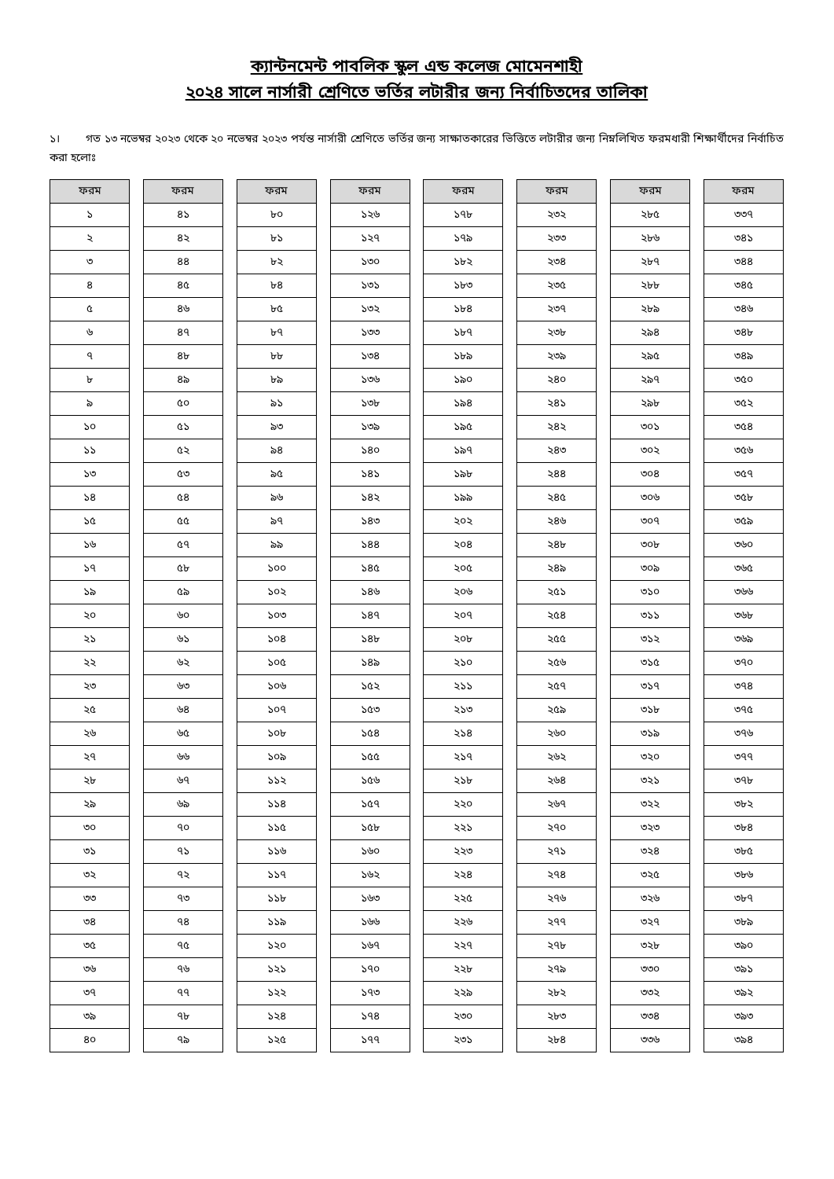ক্যান্টনমেন্ট পাবলিক স্কুল এন্ড কলেজ মোমেনশাহী
২০২৪ সালে নার্সারী শ্রেণিতে ভর্তির লটারীর জন্য নির্বাচিতদের তালিকা
১। গত ১৩ নভেম্বর ২০২৩ থেকে ২০ নভেম্বর ২০২৩ পর্যন্ত নার্সারী শ্রেণিতে ভর্তির জন্য সাক্ষাতকারের ভিত্তিতে লটারীর জন্য নিম্নলিখিত ফরমধারী শিক্ষার্থীদের নির্বাচিত করা হলোঃ
| ফরম |
| --- |
| ১ |
| ২ |
| ৩ |
| ৪ |
| ৫ |
| ৬ |
| ৭ |
| ৮ |
| ৯ |
| ১০ |
| ১১ |
| ১৩ |
| ১৪ |
| ১৫ |
| ১৬ |
| ১৭ |
| ১৯ |
| ২০ |
| ২১ |
| ২২ |
| ২৩ |
| ২৫ |
| ২৬ |
| ২৭ |
| ২৮ |
| ২৯ |
| ৩০ |
| ৩১ |
| ৩২ |
| ৩৩ |
| ৩৪ |
| ৩৫ |
| ৩৬ |
| ৩৭ |
| ৩৯ |
| ৪০ |
| ফরম |
| --- |
| ৪১ |
| ৪২ |
| ৪৪ |
| ৪৫ |
| ৪৬ |
| ৪৭ |
| ৪৮ |
| ৪৯ |
| ৫০ |
| ৫১ |
| ৫২ |
| ৫৩ |
| ৫৪ |
| ৫৫ |
| ৫৭ |
| ৫৮ |
| ৫৯ |
| ৬০ |
| ৬১ |
| ৬২ |
| ৬৩ |
| ৬৪ |
| ৬৫ |
| ৬৬ |
| ৬৭ |
| ৬৯ |
| ৭০ |
| ৭১ |
| ৭২ |
| ৭৩ |
| ৭৪ |
| ৭৫ |
| ৭৬ |
| ৭৭ |
| ৭৮ |
| ৭৯ |
| ফরম |
| --- |
| ৮০ |
| ৮১ |
| ৮২ |
| ৮৪ |
| ৮৫ |
| ৮৭ |
| ৮৮ |
| ৮৯ |
| ৯১ |
| ৯৩ |
| ৯৪ |
| ৯৫ |
| ৯৬ |
| ৯৭ |
| ৯৯ |
| ১০০ |
| ১০২ |
| ১০৩ |
| ১০৪ |
| ১০৫ |
| ১০৬ |
| ১০৭ |
| ১০৮ |
| ১০৯ |
| ১১২ |
| ১১৪ |
| ১১৫ |
| ১১৬ |
| ১১৭ |
| ১১৮ |
| ১১৯ |
| ১২০ |
| ১২১ |
| ১২২ |
| ১২৪ |
| ১২৫ |
| ফরম |
| --- |
| ১২৬ |
| ১২৭ |
| ১৩০ |
| ১৩১ |
| ১৩২ |
| ১৩৩ |
| ১৩৪ |
| ১৩৬ |
| ১৩৮ |
| ১৩৯ |
| ১৪০ |
| ১৪১ |
| ১৪২ |
| ১৪৩ |
| ১৪৪ |
| ১৪৫ |
| ১৪৬ |
| ১৪৭ |
| ১৪৮ |
| ১৪৯ |
| ১৫২ |
| ১৫৩ |
| ১৫৪ |
| ১৫৫ |
| ১৫৬ |
| ১৫৭ |
| ১৫৮ |
| ১৬০ |
| ১৬২ |
| ১৬৩ |
| ১৬৬ |
| ১৬৭ |
| ১৭০ |
| ১৭৩ |
| ১৭৪ |
| ১৭৭ |
| ফরম |
| --- |
| ১৭৮ |
| ১৭৯ |
| ১৮২ |
| ১৮৩ |
| ১৮৪ |
| ১৮৭ |
| ১৮৯ |
| ১৯০ |
| ১৯৪ |
| ১৯৫ |
| ১৯৭ |
| ১৯৮ |
| ১৯৯ |
| ২০২ |
| ২০৪ |
| ২০৫ |
| ২০৬ |
| ২০৭ |
| ২০৮ |
| ২১০ |
| ২১১ |
| ২১৩ |
| ২১৪ |
| ২১৭ |
| ২১৮ |
| ২২০ |
| ২২১ |
| ২২৩ |
| ২২৪ |
| ২২৫ |
| ২২৬ |
| ২২৭ |
| ২২৮ |
| ২২৯ |
| ২৩০ |
| ২৩১ |
| ফরম |
| --- |
| ২৩২ |
| ২৩৩ |
| ২৩৪ |
| ২৩৫ |
| ২৩৭ |
| ২৩৮ |
| ২৩৯ |
| ২৪০ |
| ২৪১ |
| ২৪২ |
| ২৪৩ |
| ২৪৪ |
| ২৪৫ |
| ২৪৬ |
| ২৪৮ |
| ২৪৯ |
| ২৫১ |
| ২৫৪ |
| ২৫৫ |
| ২৫৬ |
| ২৫৭ |
| ২৫৯ |
| ২৬০ |
| ২৬২ |
| ২৬৪ |
| ২৬৭ |
| ২৭০ |
| ২৭১ |
| ২৭৪ |
| ২৭৬ |
| ২৭৭ |
| ২৭৮ |
| ২৭৯ |
| ২৮২ |
| ২৮৩ |
| ২৮৪ |
| ফরম |
| --- |
| ২৮৫ |
| ২৮৬ |
| ২৮৭ |
| ২৮৮ |
| ২৮৯ |
| ২৯৪ |
| ২৯৫ |
| ২৯৭ |
| ২৯৮ |
| ৩০১ |
| ৩০২ |
| ৩০৪ |
| ৩০৬ |
| ৩০৭ |
| ৩০৮ |
| ৩০৯ |
| ৩১০ |
| ৩১১ |
| ৩১২ |
| ৩১৫ |
| ৩১৭ |
| ৩১৮ |
| ৩১৯ |
| ৩২০ |
| ৩২১ |
| ৩২২ |
| ৩২৩ |
| ৩২৪ |
| ৩২৫ |
| ৩২৬ |
| ৩২৭ |
| ৩২৮ |
| ৩৩০ |
| ৩৩২ |
| ৩৩৪ |
| ৩৩৬ |
| ফরম |
| --- |
| ৩৩৭ |
| ৩৪১ |
| ৩৪৪ |
| ৩৪৫ |
| ৩৪৬ |
| ৩৪৮ |
| ৩৪৯ |
| ৩৫০ |
| ৩৫২ |
| ৩৫৪ |
| ৩৫৬ |
| ৩৫৭ |
| ৩৫৮ |
| ৩৫৯ |
| ৩৬০ |
| ৩৬৫ |
| ৩৬৬ |
| ৩৬৮ |
| ৩৬৯ |
| ৩৭০ |
| ৩৭৪ |
| ৩৭৫ |
| ৩৭৬ |
| ৩৭৭ |
| ৩৭৮ |
| ৩৮২ |
| ৩৮৪ |
| ৩৮৫ |
| ৩৮৬ |
| ৩৮৭ |
| ৩৮৯ |
| ৩৯০ |
| ৩৯১ |
| ৩৯২ |
| ৩৯৩ |
| ৩৯৪ |